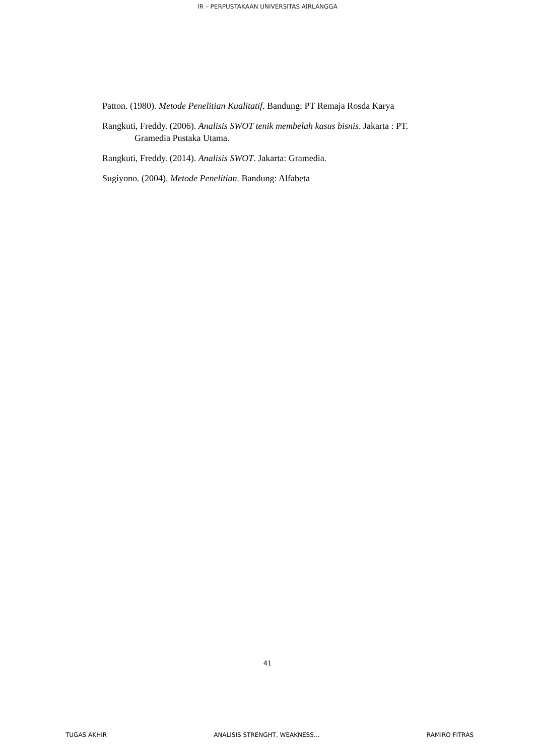IR – PERPUSTAKAAN UNIVERSITAS AIRLANGGA
Patton. (1980). Metode Penelitian Kualitatif. Bandung: PT Remaja Rosda Karya
Rangkuti, Freddy. (2006). Analisis SWOT tenik membelah kasus bisnis. Jakarta : PT. Gramedia Pustaka Utama.
Rangkuti, Freddy. (2014). Analisis SWOT. Jakarta: Gramedia.
Sugiyono. (2004). Metode Penelitian. Bandung: Alfabeta
41
TUGAS AKHIR ANALISIS STRENGHT, WEAKNESS… RAMIRO FITRAS